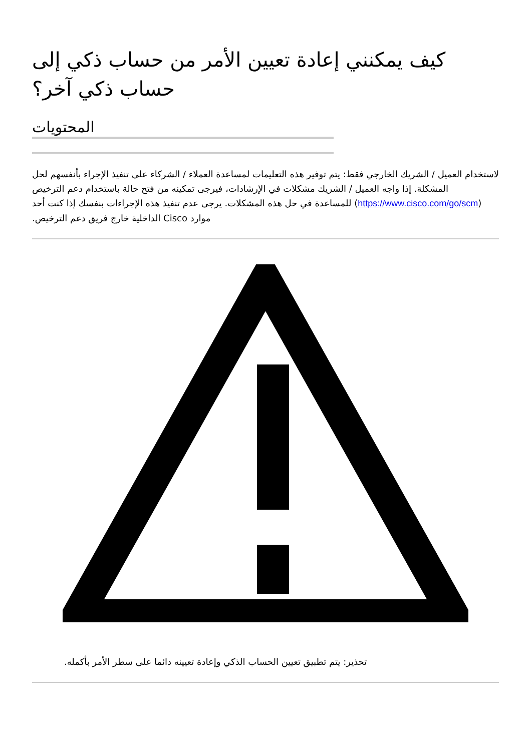كيف يمكنني إعادة تعيين الأمر من حساب ذكي إلى حساب ذكي آخر؟
المحتويات
لاستخدام العميل / الشريك الخارجي فقط: يتم توفير هذه التعليمات لمساعدة العملاء / الشركاء على تنفيذ الإجراء بأنفسهم لحل المشكلة. إذا واجه العميل / الشريك مشكلات في الإرشادات، فيرجى تمكينه من فتح حالة باستخدام دعم الترخيص (https://www.cisco.com/go/scm) للمساعدة في حل هذه المشكلات. يرجى عدم تنفيذ هذه الإجراءات بنفسك إذا كنت أحد موارد Cisco الداخلية خارج فريق دعم الترخيص.
تحذير: يتم تطبيق تعيين الحساب الذكي وإعادة تعيينه دائما على سطر الأمر بأكمله.